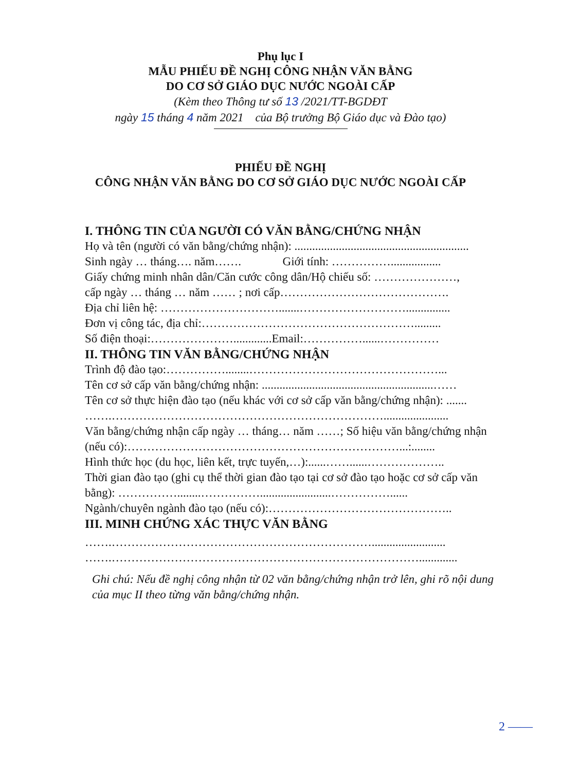Phụ lục I
MẪU PHIẾU ĐỀ NGHỊ CÔNG NHẬN VĂN BẰNG
DO CƠ SỞ GIÁO DỤC NƯỚC NGOÀI CẤP
(Kèm theo Thông tư số 13 /2021/TT-BGDĐT
ngày 15 tháng 4 năm 2021 của Bộ trưởng Bộ Giáo dục và Đào tạo)
PHIẾU ĐỀ NGHỊ
CÔNG NHẬN VĂN BẰNG DO CƠ SỞ GIÁO DỤC NƯỚC NGOÀI CẤP
I. THÔNG TIN CỦA NGƯỜI CÓ VĂN BẰNG/CHỨNG NHẬN
Họ và tên (người có văn bằng/chứng nhận): ...........................................................
Sinh ngày … tháng…. năm……. Giới tính: …………….................
Giấy chứng minh nhân dân/Căn cước công dân/Hộ chiếu số: …………………,
cấp ngày … tháng … năm …… ; nơi cấp…………………………………….
Địa chỉ liên hệ: ………………………….......………………………...............
Đơn vị công tác, địa chỉ:……………………………………………….........
Số điện thoại:………………….............Email:……………......……………
II. THÔNG TIN VĂN BẰNG/CHỨNG NHẬN
Trình độ đào tạo:……………........…………………………………………...
Tên cơ sở cấp văn bằng/chứng nhận: ..........................................................……
Tên cơ sở thực hiện đào tạo (nếu khác với cơ sở cấp văn bằng/chứng nhận): .......
…….……………………………………………………………......................
Văn bằng/chứng nhận cấp ngày … tháng… năm ……; Số hiệu văn bằng/chứng nhận (nếu có):……………………………………………………………...:........
Hình thức học (du học, liên kết, trực tuyến,…):......……......………………..
Thời gian đào tạo (ghi cụ thể thời gian đào tạo tại cơ sở đào tạo hoặc cơ sở cấp văn bằng): ……………........……………........................……………......
Ngành/chuyên ngành đào tạo (nếu có):………………………………………..
III. MINH CHỨNG XÁC THỰC VĂN BẰNG
…….………………………………………………………….........................
…….…………………………………………………………………….............
Ghi chú: Nếu đề nghị công nhận từ 02 văn bằng/chứng nhận trở lên, ghi rõ nội dung của mục II theo từng văn bằng/chứng nhận.
2 ——